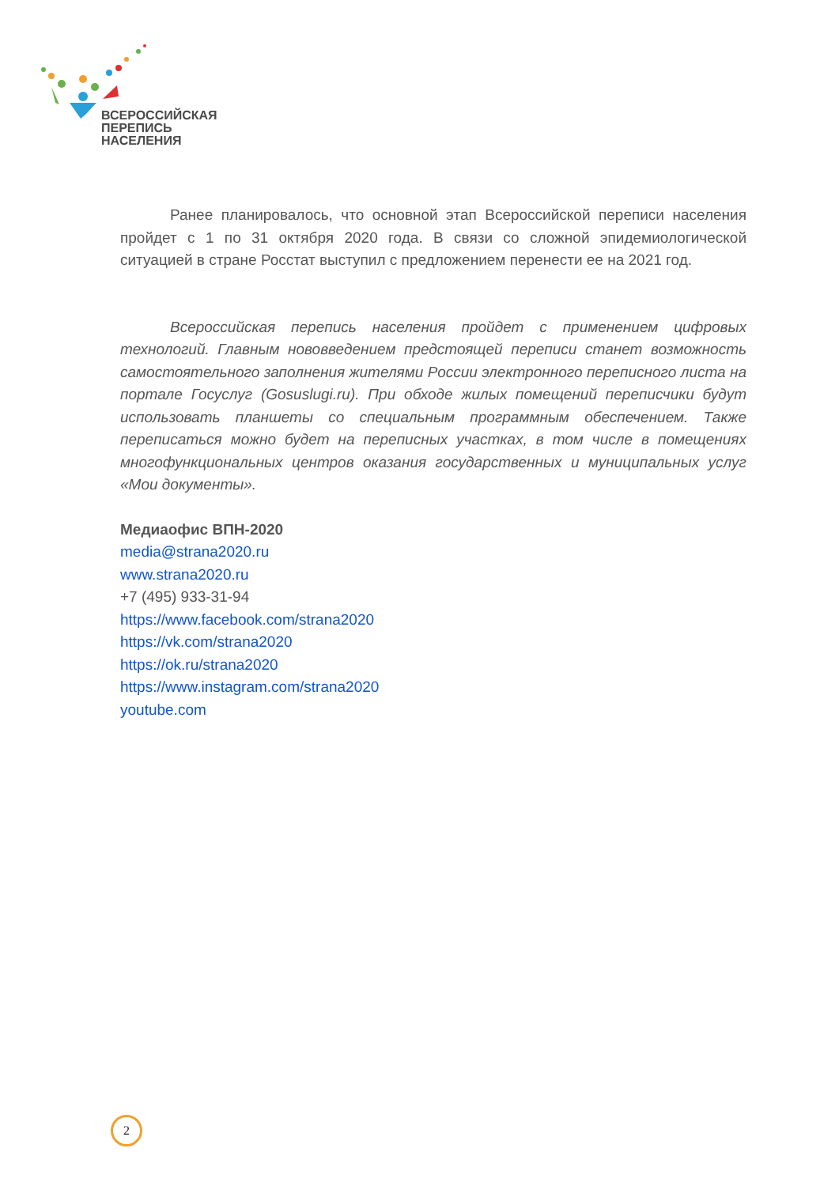ВСЕРОССИЙСКАЯ
ПЕРЕПИСЬ
НАСЕЛЕНИЯ
Ранее планировалось, что основной этап Всероссийской переписи населения пройдет с 1 по 31 октября 2020 года. В связи со сложной эпидемиологической ситуацией в стране Росстат выступил с предложением перенести ее на 2021 год.
Всероссийская перепись населения пройдет с применением цифровых технологий. Главным нововведением предстоящей переписи станет возможность самостоятельного заполнения жителями России электронного переписного листа на портале Госуслуг (Gosuslugi.ru). При обходе жилых помещений переписчики будут использовать планшеты со специальным программным обеспечением. Также переписаться можно будет на переписных участках, в том числе в помещениях многофункциональных центров оказания государственных и муниципальных услуг «Мои документы».
Медиаофис ВПН-2020
media@strana2020.ru
www.strana2020.ru
+7 (495) 933-31-94
https://www.facebook.com/strana2020
https://vk.com/strana2020
https://ok.ru/strana2020
https://www.instagram.com/strana2020
youtube.com
2